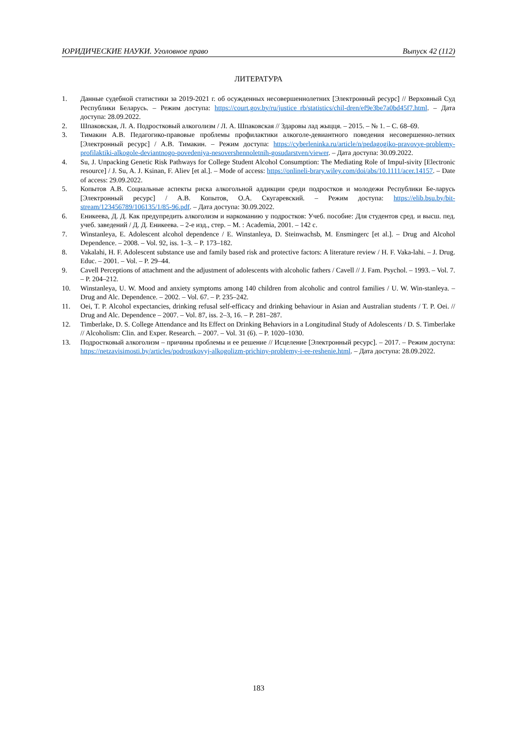ЮРИДИЧЕСКИЕ НАУКИ. Уголовное право Выпуск 42 (112)
ЛИТЕРАТУРА
1. Данные судебной статистики за 2019-2021 г. об осужденных несовершеннолетних [Электронный ресурс] // Верховный Суд Республики Беларусь. – Режим доступа: https://court.gov.by/ru/justice_rb/statistics/chil-dren/ef9e3be7a0bd45f7.html. – Дата доступа: 28.09.2022.
2. Шпаковская, Л. А. Подростковый алкоголизм / Л. А. Шпаковская // Здаровы лад жыцця. – 2015. – № 1. – С. 68–69.
3. Тимакин А.В. Педагогико-правовые проблемы профилактики алкоголе-девиантного поведения несовершенно-летних [Электронный ресурс] / А.В. Тимакин. – Режим доступа: https://cyberleninka.ru/article/n/pedagogiko-pravovye-problemy-profilaktiki-alkogole-deviantnogo-povedeniya-nesovershennoletnih-gosudarstven/viewer. – Дата доступа: 30.09.2022.
4. Su, J. Unpacking Genetic Risk Pathways for College Student Alcohol Consumption: The Mediating Role of Impul-sivity [Electronic resource] / J. Su, A. J. Ksinan, F. Aliev [et al.]. – Mode of access: https://onlineli-brary.wiley.com/doi/abs/10.1111/acer.14157. – Date of access: 29.09.2022.
5. Копытов А.В. Социальные аспекты риска алкогольной аддикции среди подростков и молодежи Республики Бе-ларусь [Электронный ресурс] / А.В. Копытов, О.А. Скугаревский. – Режим доступа: https://elib.bsu.by/bit-stream/123456789/106135/1/85-96.pdf. – Дата доступа: 30.09.2022.
6. Еникеева, Д. Д. Как предупредить алкоголизм и наркоманию у подростков: Учеб. пособие: Для студентов сред. и высш. пед. учеб. заведений / Д. Д. Еникеева. – 2-е изд., стер. – М. : Academia, 2001. – 142 с.
7. Winstanleya, E. Adolescent alcohol dependence / E. Winstanleya, D. Steinwachsb, M. Ensmingerc [et al.]. – Drug and Alcohol Dependence. – 2008. – Vol. 92, iss. 1–3. – P. 173–182.
8. Vakalahi, H. F. Adolescent substance use and family based risk and protective factors: A literature review / H. F. Vaka-lahi. – J. Drug. Educ. – 2001. – Vol. – P. 29–44.
9. Cavell Perceptions of attachment and the adjustment of adolescents with alcoholic fathers / Cavell // J. Fam. Psychol. – 1993. – Vol. 7. – P. 204–212.
10. Winstanleya, U. W. Mood and anxiety symptoms among 140 children from alcoholic and control families / U. W. Win-stanleya. – Drug and Alc. Dependence. – 2002. – Vol. 67. – P. 235–242.
11. Oei, T. P. Alcohol expectancies, drinking refusal self-efficacy and drinking behaviour in Asian and Australian students / T. P. Oei. // Drug and Alc. Dependence – 2007. – Vol. 87, iss. 2–3, 16. – P. 281–287.
12. Timberlake, D. S. College Attendance and Its Effect on Drinking Behaviors in a Longitudinal Study of Adolescents / D. S. Timberlake // Alcoholism: Clin. and Exper. Research. – 2007. – Vol. 31 (6). – P. 1020–1030.
13. Подростковый алкоголизм – причины проблемы и ее решение // Исцеление [Электронный ресурс]. – 2017. – Режим доступа: https://netzavisimosti.by/articles/podrostkovyj-alkogolizm-prichiny-problemy-i-ee-reshenie.html. – Дата доступа: 28.09.2022.
183